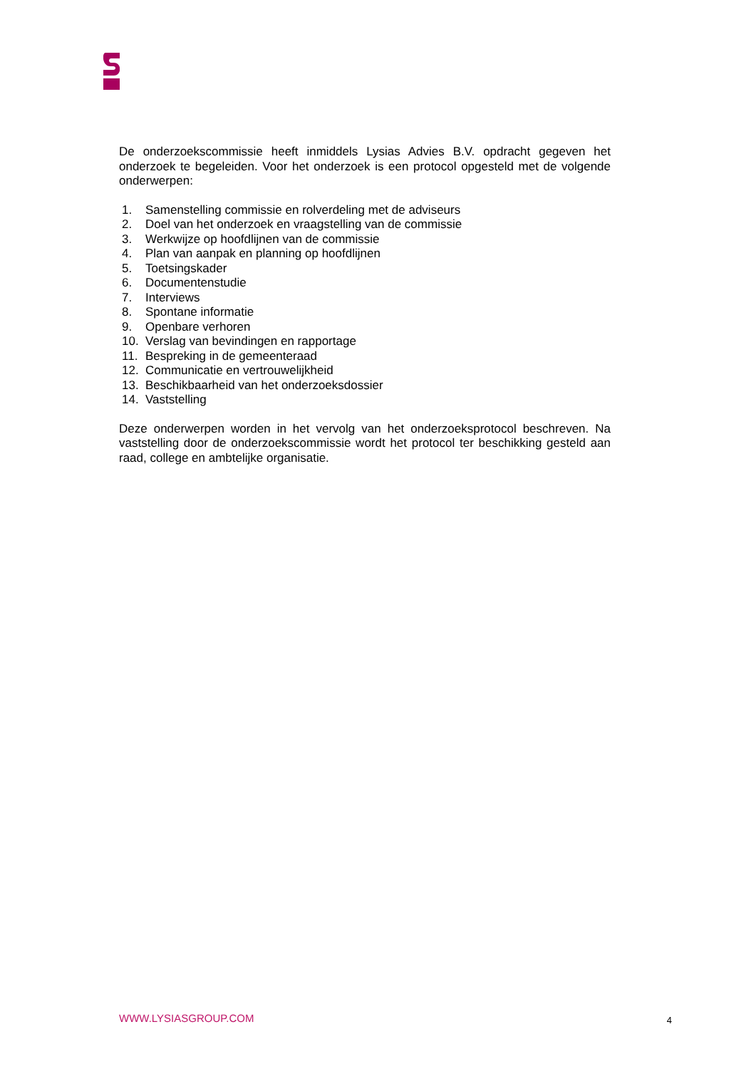De onderzoekscommissie heeft inmiddels Lysias Advies B.V. opdracht gegeven het onderzoek te begeleiden. Voor het onderzoek is een protocol opgesteld met de volgende onderwerpen:
1. Samenstelling commissie en rolverdeling met de adviseurs
2. Doel van het onderzoek en vraagstelling van de commissie
3. Werkwijze op hoofdlijnen van de commissie
4. Plan van aanpak en planning op hoofdlijnen
5. Toetsingskader
6. Documentenstudie
7. Interviews
8. Spontane informatie
9. Openbare verhoren
10. Verslag van bevindingen en rapportage
11. Bespreking in de gemeenteraad
12. Communicatie en vertrouwelijkheid
13. Beschikbaarheid van het onderzoeksdossier
14. Vaststelling
Deze onderwerpen worden in het vervolg van het onderzoeksprotocol beschreven. Na vaststelling door de onderzoekscommissie wordt het protocol ter beschikking gesteld aan raad, college en ambtelijke organisatie.
WWW.LYSIASGROUP.COM 4